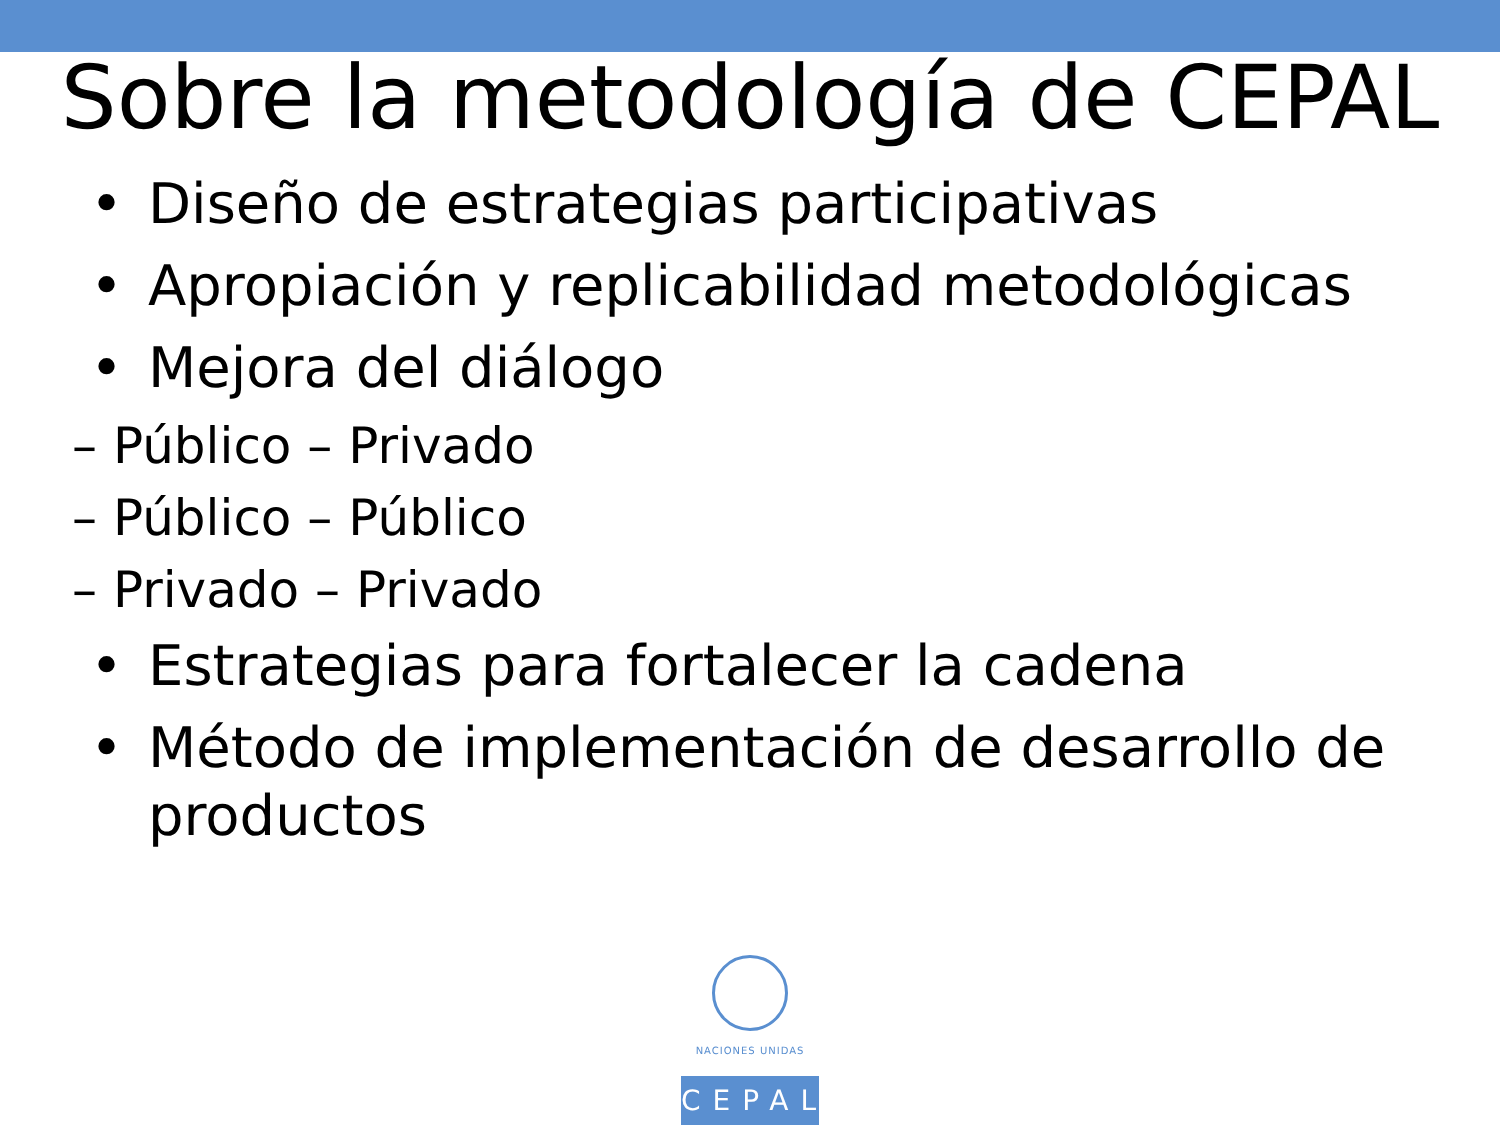Sobre la metodología de CEPAL
• Diseño de estrategias participativas
• Apropiación y replicabilidad metodológicas
• Mejora del diálogo
– Público – Privado
– Público – Público
– Privado – Privado
• Estrategias para fortalecer la cadena
• Método de implementación de desarrollo de productos
NACIONES UNIDAS
CEPAL